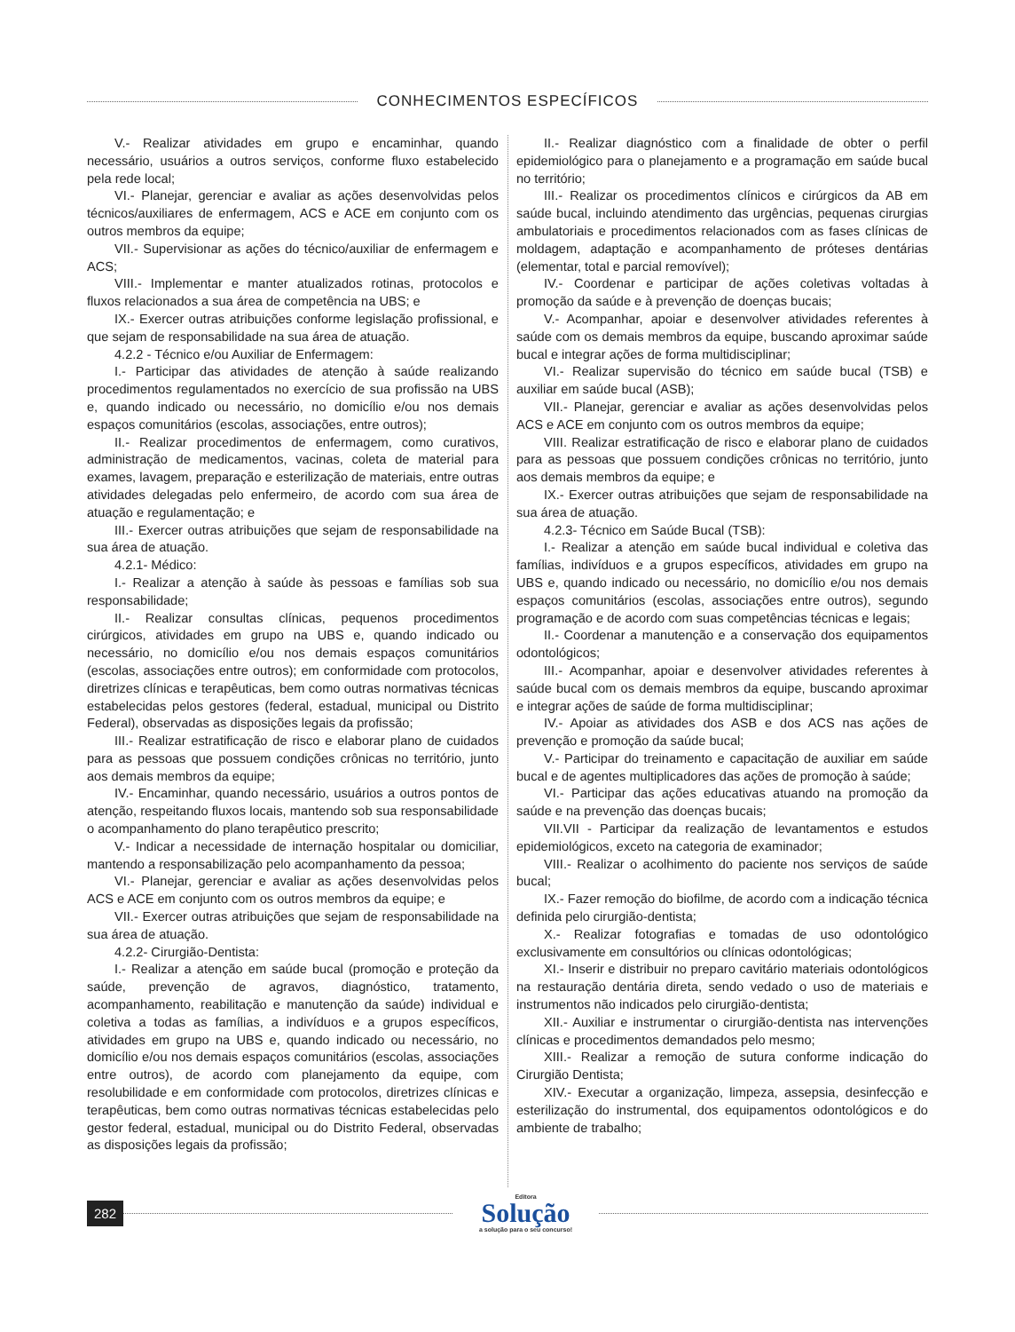CONHECIMENTOS ESPECÍFICOS
V.- Realizar atividades em grupo e encaminhar, quando necessário, usuários a outros serviços, conforme fluxo estabelecido pela rede local;
VI.- Planejar, gerenciar e avaliar as ações desenvolvidas pelos técnicos/auxiliares de enfermagem, ACS e ACE em conjunto com os outros membros da equipe;
VII.- Supervisionar as ações do técnico/auxiliar de enfermagem e ACS;
VIII.- Implementar e manter atualizados rotinas, protocolos e fluxos relacionados a sua área de competência na UBS; e
IX.- Exercer outras atribuições conforme legislação profissional, e que sejam de responsabilidade na sua área de atuação.
4.2.2 - Técnico e/ou Auxiliar de Enfermagem:
I.- Participar das atividades de atenção à saúde realizando procedimentos regulamentados no exercício de sua profissão na UBS e, quando indicado ou necessário, no domicílio e/ou nos demais espaços comunitários (escolas, associações, entre outros);
II.- Realizar procedimentos de enfermagem, como curativos, administração de medicamentos, vacinas, coleta de material para exames, lavagem, preparação e esterilização de materiais, entre outras atividades delegadas pelo enfermeiro, de acordo com sua área de atuação e regulamentação; e
III.- Exercer outras atribuições que sejam de responsabilidade na sua área de atuação.
4.2.1- Médico:
I.- Realizar a atenção à saúde às pessoas e famílias sob sua responsabilidade;
II.- Realizar consultas clínicas, pequenos procedimentos cirúrgicos, atividades em grupo na UBS e, quando indicado ou necessário, no domicílio e/ou nos demais espaços comunitários (escolas, associações entre outros); em conformidade com protocolos, diretrizes clínicas e terapêuticas, bem como outras normativas técnicas estabelecidas pelos gestores (federal, estadual, municipal ou Distrito Federal), observadas as disposições legais da profissão;
III.- Realizar estratificação de risco e elaborar plano de cuidados para as pessoas que possuem condições crônicas no território, junto aos demais membros da equipe;
IV.- Encaminhar, quando necessário, usuários a outros pontos de atenção, respeitando fluxos locais, mantendo sob sua responsabilidade o acompanhamento do plano terapêutico prescrito;
V.- Indicar a necessidade de internação hospitalar ou domiciliar, mantendo a responsabilização pelo acompanhamento da pessoa;
VI.- Planejar, gerenciar e avaliar as ações desenvolvidas pelos ACS e ACE em conjunto com os outros membros da equipe; e
VII.- Exercer outras atribuições que sejam de responsabilidade na sua área de atuação.
4.2.2- Cirurgião-Dentista:
I.- Realizar a atenção em saúde bucal (promoção e proteção da saúde, prevenção de agravos, diagnóstico, tratamento, acompanhamento, reabilitação e manutenção da saúde) individual e coletiva a todas as famílias, a indivíduos e a grupos específicos, atividades em grupo na UBS e, quando indicado ou necessário, no domicílio e/ou nos demais espaços comunitários (escolas, associações entre outros), de acordo com planejamento da equipe, com resolubilidade e em conformidade com protocolos, diretrizes clínicas e terapêuticas, bem como outras normativas técnicas estabelecidas pelo gestor federal, estadual, municipal ou do Distrito Federal, observadas as disposições legais da profissão;
II.- Realizar diagnóstico com a finalidade de obter o perfil epidemiológico para o planejamento e a programação em saúde bucal no território;
III.- Realizar os procedimentos clínicos e cirúrgicos da AB em saúde bucal, incluindo atendimento das urgências, pequenas cirurgias ambulatoriais e procedimentos relacionados com as fases clínicas de moldagem, adaptação e acompanhamento de próteses dentárias (elementar, total e parcial removível);
IV.- Coordenar e participar de ações coletivas voltadas à promoção da saúde e à prevenção de doenças bucais;
V.- Acompanhar, apoiar e desenvolver atividades referentes à saúde com os demais membros da equipe, buscando aproximar saúde bucal e integrar ações de forma multidisciplinar;
VI.- Realizar supervisão do técnico em saúde bucal (TSB) e auxiliar em saúde bucal (ASB);
VII.- Planejar, gerenciar e avaliar as ações desenvolvidas pelos ACS e ACE em conjunto com os outros membros da equipe;
VIII. Realizar estratificação de risco e elaborar plano de cuidados para as pessoas que possuem condições crônicas no território, junto aos demais membros da equipe; e
IX.- Exercer outras atribuições que sejam de responsabilidade na sua área de atuação.
4.2.3- Técnico em Saúde Bucal (TSB):
I.- Realizar a atenção em saúde bucal individual e coletiva das famílias, indivíduos e a grupos específicos, atividades em grupo na UBS e, quando indicado ou necessário, no domicílio e/ou nos demais espaços comunitários (escolas, associações entre outros), segundo programação e de acordo com suas competências técnicas e legais;
II.- Coordenar a manutenção e a conservação dos equipamentos odontológicos;
III.- Acompanhar, apoiar e desenvolver atividades referentes à saúde bucal com os demais membros da equipe, buscando aproximar e integrar ações de saúde de forma multidisciplinar;
IV.- Apoiar as atividades dos ASB e dos ACS nas ações de prevenção e promoção da saúde bucal;
V.- Participar do treinamento e capacitação de auxiliar em saúde bucal e de agentes multiplicadores das ações de promoção à saúde;
VI.- Participar das ações educativas atuando na promoção da saúde e na prevenção das doenças bucais;
VII.VII - Participar da realização de levantamentos e estudos epidemiológicos, exceto na categoria de examinador;
VIII.- Realizar o acolhimento do paciente nos serviços de saúde bucal;
IX.- Fazer remoção do biofilme, de acordo com a indicação técnica definida pelo cirurgião-dentista;
X.- Realizar fotografias e tomadas de uso odontológico exclusivamente em consultórios ou clínicas odontológicas;
XI.- Inserir e distribuir no preparo cavitário materiais odontológicos na restauração dentária direta, sendo vedado o uso de materiais e instrumentos não indicados pelo cirurgião-dentista;
XII.- Auxiliar e instrumentar o cirurgião-dentista nas intervenções clínicas e procedimentos demandados pelo mesmo;
XIII.- Realizar a remoção de sutura conforme indicação do Cirurgião Dentista;
XIV.- Executar a organização, limpeza, assepsia, desinfecção e esterilização do instrumental, dos equipamentos odontológicos e do ambiente de trabalho;
282
Editora
Solução
a solução para o seu concurso!